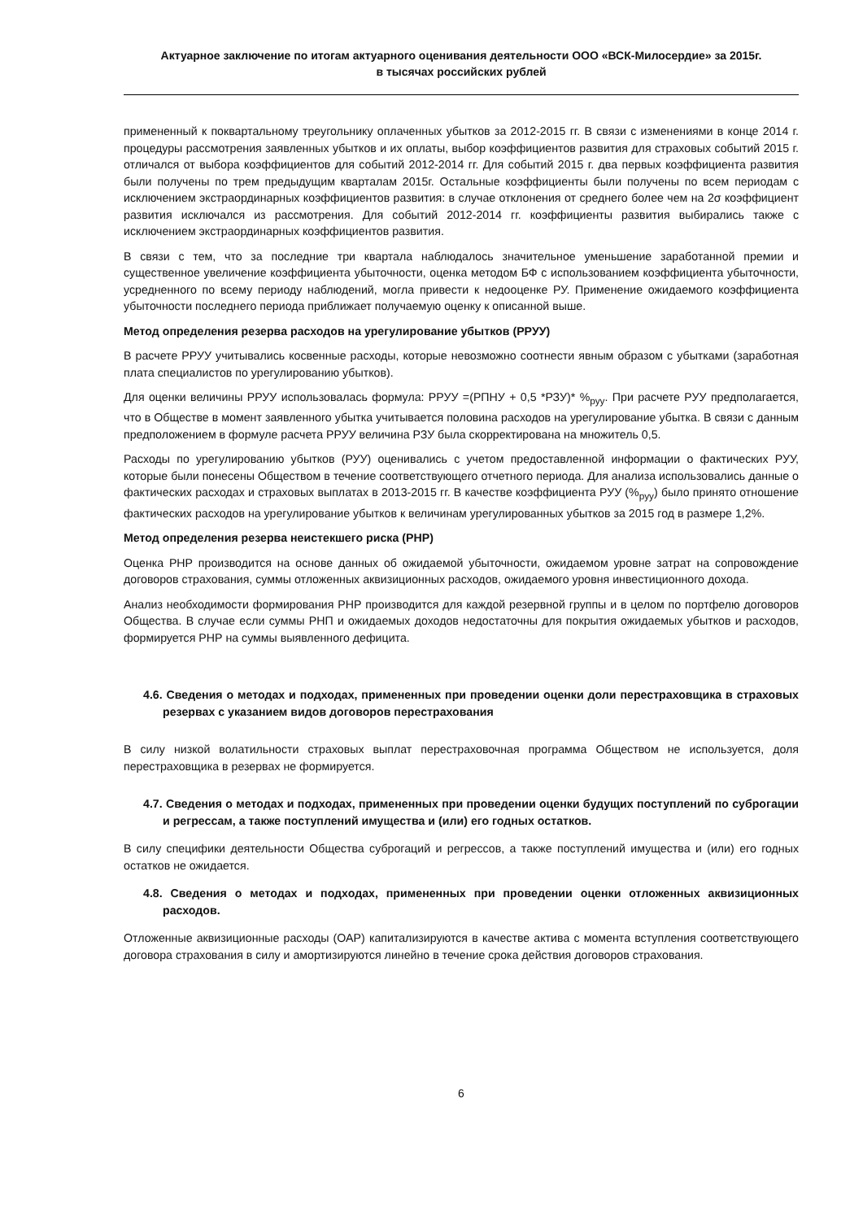Актуарное заключение по итогам актуарного оценивания деятельности ООО «ВСК-Милосердие» за 2015г.
в тысячах российских рублей
примененный к поквартальному треугольнику оплаченных убытков за 2012-2015 гг. В связи с изменениями в конце 2014 г. процедуры рассмотрения заявленных убытков и их оплаты, выбор коэффициентов развития для страховых событий 2015 г. отличался от выбора коэффициентов для событий 2012-2014 гг. Для событий 2015 г. два первых коэффициента развития были получены по трем предыдущим кварталам 2015г. Остальные коэффициенты были получены по всем периодам с исключением экстраординарных коэффициентов развития: в случае отклонения от среднего более чем на 2σ коэффициент развития исключался из рассмотрения. Для событий 2012-2014 гг. коэффициенты развития выбирались также с исключением экстраординарных коэффициентов развития.
В связи с тем, что за последние три квартала наблюдалось значительное уменьшение заработанной премии и существенное увеличение коэффициента убыточности, оценка методом БФ с использованием коэффициента убыточности, усредненного по всему периоду наблюдений, могла привести к недооценке РУ. Применение ожидаемого коэффициента убыточности последнего периода приближает получаемую оценку к описанной выше.
Метод определения резерва расходов на урегулирование убытков (РРУУ)
В расчете РРУУ учитывались косвенные расходы, которые невозможно соотнести явным образом с убытками (заработная плата специалистов по урегулированию убытков).
Для оценки величины РРУУ использовалась формула: РРУУ =(РПНУ + 0,5 *РЗУ)* %<sub>руу</sub>. При расчете РУУ предполагается, что в Обществе в момент заявленного убытка учитывается половина расходов на урегулирование убытка. В связи с данным предположением в формуле расчета РРУУ величина РЗУ была скорректирована на множитель 0,5.
Расходы по урегулированию убытков (РУУ) оценивались с учетом предоставленной информации о фактических РУУ, которые были понесены Обществом в течение соответствующего отчетного периода. Для анализа использовались данные о фактических расходах и страховых выплатах в 2013-2015 гг. В качестве коэффициента РУУ (%<sub>руу</sub>) было принято отношение фактических расходов на урегулирование убытков к величинам урегулированных убытков за 2015 год в размере 1,2%.
Метод определения резерва неистекшего риска (РНР)
Оценка РНР производится на основе данных об ожидаемой убыточности, ожидаемом уровне затрат на сопровождение договоров страхования, суммы отложенных аквизиционных расходов, ожидаемого уровня инвестиционного дохода.
Анализ необходимости формирования РНР производится для каждой резервной группы и в целом по портфелю договоров Общества. В случае если суммы РНП и ожидаемых доходов недостаточны для покрытия ожидаемых убытков и расходов, формируется РНР на суммы выявленного дефицита.
4.6. Сведения о методах и подходах, примененных при проведении оценки доли перестраховщика в страховых резервах с указанием видов договоров перестрахования
В силу низкой волатильности страховых выплат перестраховочная программа Обществом не используется, доля перестраховщика в резервах не формируется.
4.7. Сведения о методах и подходах, примененных при проведении оценки будущих поступлений по суброгации и регрессам, а также поступлений имущества и (или) его годных остатков.
В силу специфики деятельности Общества суброгаций и регрессов, а также поступлений имущества и (или) его годных остатков не ожидается.
4.8. Сведения о методах и подходах, примененных при проведении оценки отложенных аквизиционных расходов.
Отложенные аквизиционные расходы (ОАР) капитализируются в качестве актива с момента вступления соответствующего договора страхования в силу и амортизируются линейно в течение срока действия договоров страхования.
6